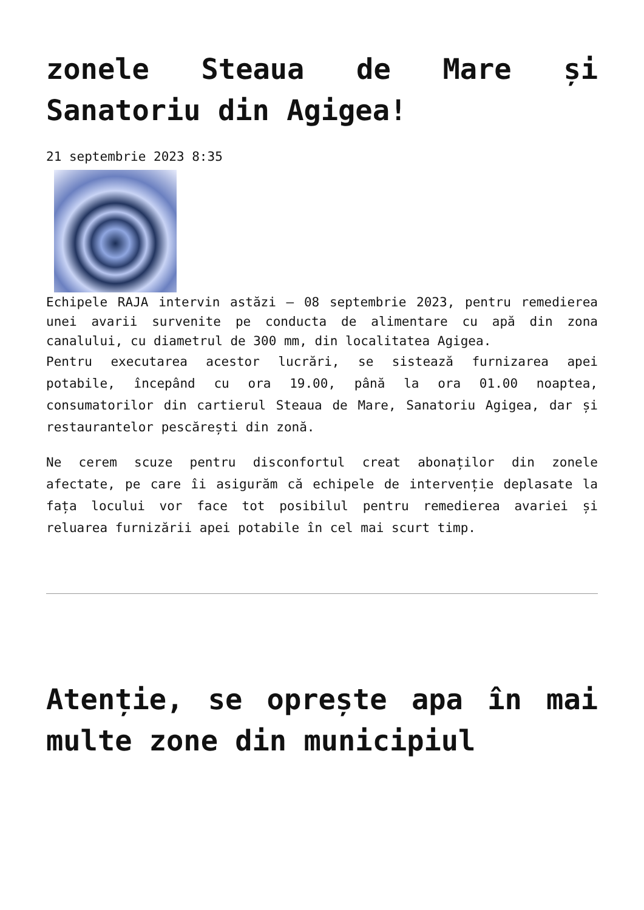zonele Steaua de Mare și Sanatoriu din Agigea!
21 septembrie 2023 8:35
Echipele RAJA intervin astăzi – 08 septembrie 2023, pentru remedierea unei avarii survenite pe conducta de alimentare cu apă din zona canalului, cu diametrul de 300 mm, din localitatea Agigea.
Pentru executarea acestor lucrări, se sistează furnizarea apei potabile, începând cu ora 19.00, până la ora 01.00 noaptea, consumatorilor din cartierul Steaua de Mare, Sanatoriu Agigea, dar și restaurantelor pescărești din zonă.
Ne cerem scuze pentru disconfortul creat abonaților din zonele afectate, pe care îi asigurăm că echipele de intervenție deplasate la fața locului vor face tot posibilul pentru remedierea avariei și reluarea furnizării apei potabile în cel mai scurt timp.
Atenție, se oprește apa în mai multe zone din municipiul